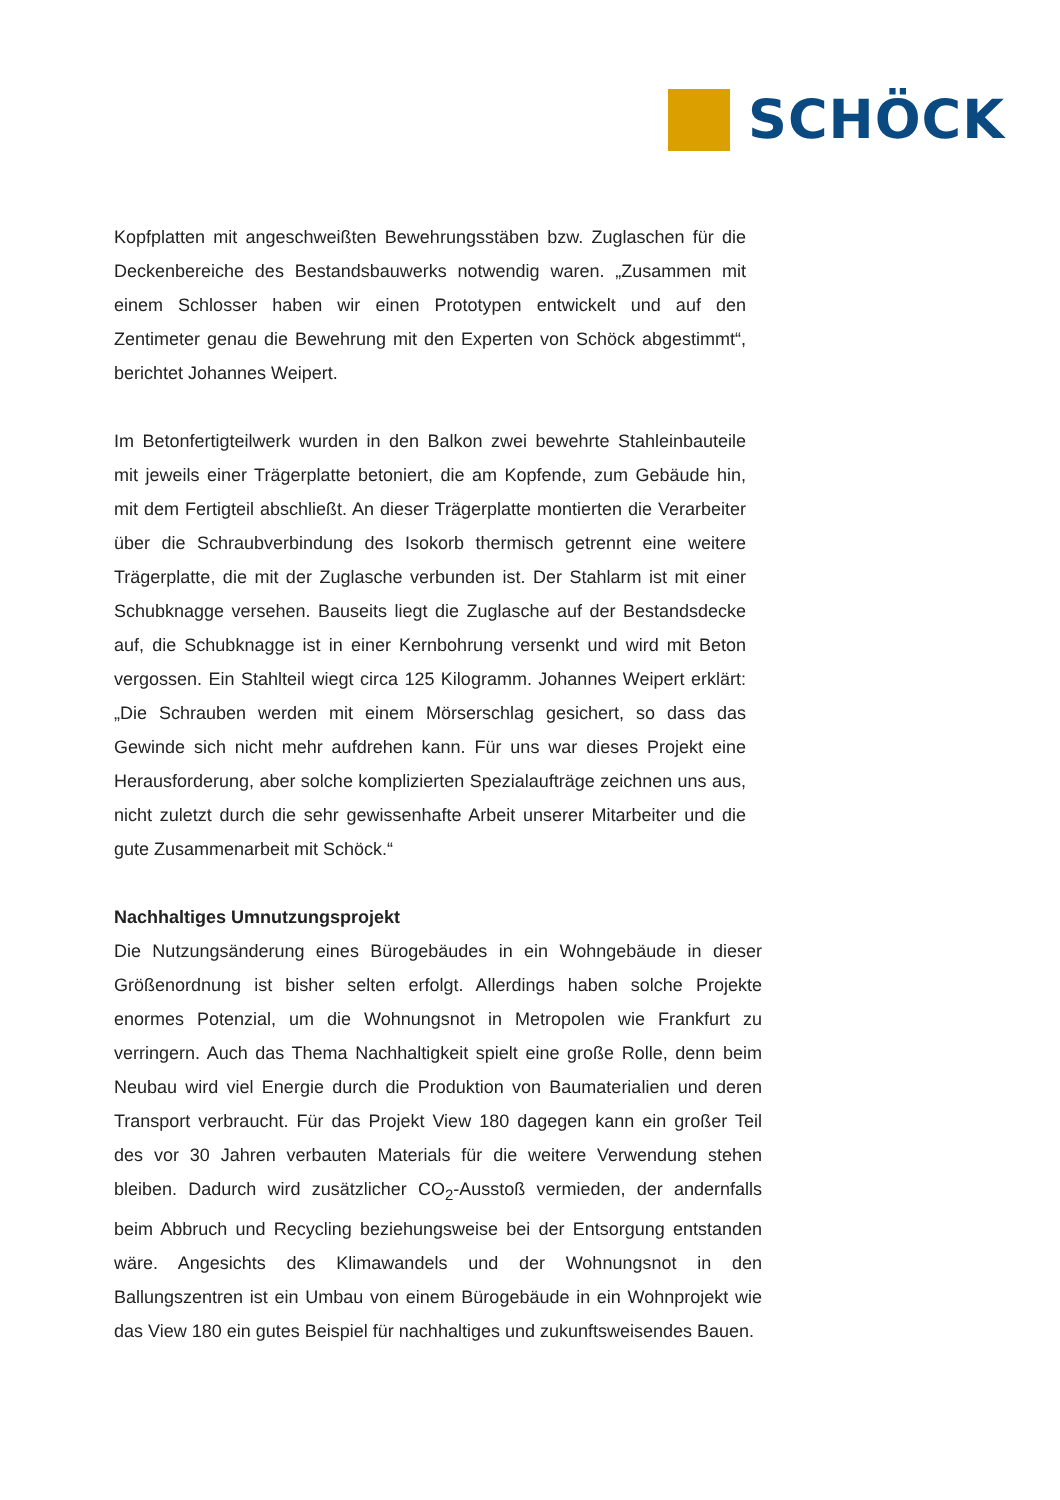SCHÖCK
Kopfplatten mit angeschweißten Bewehrungsstäben bzw. Zuglaschen für die Deckenbereiche des Bestandsbauwerks notwendig waren. „Zusammen mit einem Schlosser haben wir einen Prototypen entwickelt und auf den Zentimeter genau die Bewehrung mit den Experten von Schöck abgestimmt“, berichtet Johannes Weipert.
Im Betonfertigteilwerk wurden in den Balkon zwei bewehrte Stahleinbauteile mit jeweils einer Trägerplatte betoniert, die am Kopfende, zum Gebäude hin, mit dem Fertigteil abschließt. An dieser Trägerplatte montierten die Verarbeiter über die Schraubverbindung des Isokorb thermisch getrennt eine weitere Trägerplatte, die mit der Zuglasche verbunden ist. Der Stahlarm ist mit einer Schubknagge versehen. Bauseits liegt die Zuglasche auf der Bestandsdecke auf, die Schubknagge ist in einer Kernbohrung versenkt und wird mit Beton vergossen. Ein Stahlteil wiegt circa 125 Kilogramm. Johannes Weipert erklärt: „Die Schrauben werden mit einem Mörserschlag gesichert, so dass das Gewinde sich nicht mehr aufdrehen kann. Für uns war dieses Projekt eine Herausforderung, aber solche komplizierten Spezialaufträge zeichnen uns aus, nicht zuletzt durch die sehr gewissenhafte Arbeit unserer Mitarbeiter und die gute Zusammenarbeit mit Schöck.“
Nachhaltiges Umnutzungsprojekt
Die Nutzungsänderung eines Bürogebäudes in ein Wohngebäude in dieser Größenordnung ist bisher selten erfolgt. Allerdings haben solche Projekte enormes Potenzial, um die Wohnungsnot in Metropolen wie Frankfurt zu verringern. Auch das Thema Nachhaltigkeit spielt eine große Rolle, denn beim Neubau wird viel Energie durch die Produktion von Baumaterialien und deren Transport verbraucht. Für das Projekt View 180 dagegen kann ein großer Teil des vor 30 Jahren verbauten Materials für die weitere Verwendung stehen bleiben. Dadurch wird zusätzlicher CO<sub>2</sub>-Ausstoß vermieden, der andernfalls beim Abbruch und Recycling beziehungsweise bei der Entsorgung entstanden wäre. Angesichts des Klimawandels und der Wohnungsnot in den Ballungszentren ist ein Umbau von einem Bürogebäude in ein Wohnprojekt wie das View 180 ein gutes Beispiel für nachhaltiges und zukunftsweisendes Bauen.